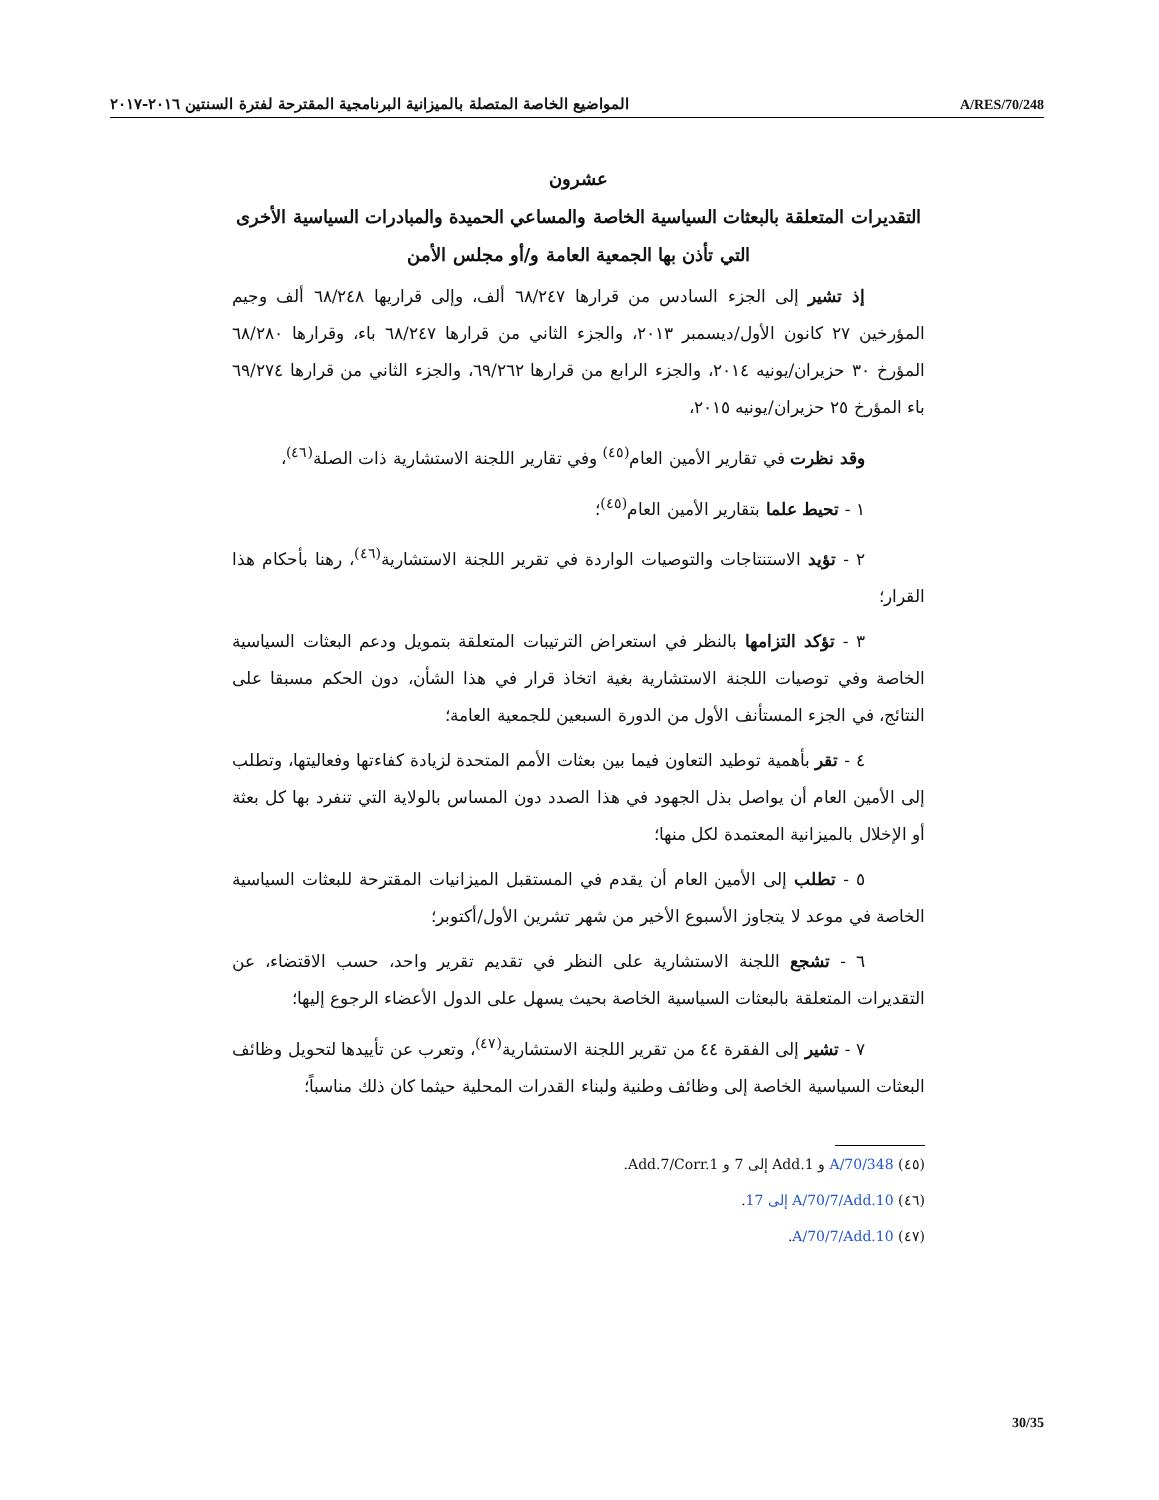المواضيع الخاصة المتصلة بالميزانية البرنامجية المقترحة لفترة السنتين ٢٠١٦-٢٠١٧ A/RES/70/248
عشرون
التقديرات المتعلقة بالبعثات السياسية الخاصة والمساعي الحميدة والمبادرات السياسية الأخرى التي تأذن بها الجمعية العامة و/أو مجلس الأمن
إذ تشير إلى الجزء السادس من قرارها ٦٨/٢٤٧ ألف، وإلى قراريها ٦٨/٢٤٨ ألف وجيم المؤرخين ٢٧ كانون الأول/ديسمبر ٢٠١٣، والجزء الثاني من قرارها ٦٨/٢٤٧ باء، وقرارها ٦٨/٢٨٠ المؤرخ ٣٠ حزيران/يونيه ٢٠١٤، والجزء الرابع من قرارها ٦٩/٢٦٢، والجزء الثاني من قرارها ٦٩/٢٧٤ باء المؤرخ ٢٥ حزيران/يونيه ٢٠١٥،
وقد نظرت في تقارير الأمين العام<sup>(٤٥)</sup> وفي تقارير اللجنة الاستشارية ذات الصلة<sup>(٤٦)</sup>،
١ - تحيط علما بتقارير الأمين العام<sup>(٤٥)</sup>؛
٢ - تؤيد الاستنتاجات والتوصيات الواردة في تقرير اللجنة الاستشارية<sup>(٤٦)</sup>، رهنا بأحكام هذا القرار؛
٣ - تؤكد التزامها بالنظر في استعراض الترتيبات المتعلقة بتمويل ودعم البعثات السياسية الخاصة وفي توصيات اللجنة الاستشارية بغية اتخاذ قرار في هذا الشأن، دون الحكم مسبقا على النتائج، في الجزء المستأنف الأول من الدورة السبعين للجمعية العامة؛
٤ - تقر بأهمية توطيد التعاون فيما بين بعثات الأمم المتحدة لزيادة كفاءتها وفعاليتها، وتطلب إلى الأمين العام أن يواصل بذل الجهود في هذا الصدد دون المساس بالولاية التي تنفرد بها كل بعثة أو الإخلال بالميزانية المعتمدة لكل منها؛
٥ - تطلب إلى الأمين العام أن يقدم في المستقبل الميزانيات المقترحة للبعثات السياسية الخاصة في موعد لا يتجاوز الأسبوع الأخير من شهر تشرين الأول/أكتوبر؛
٦ - تشجع اللجنة الاستشارية على النظر في تقديم تقرير واحد، حسب الاقتضاء، عن التقديرات المتعلقة بالبعثات السياسية الخاصة بحيث يسهل على الدول الأعضاء الرجوع إليها؛
٧ - تشير إلى الفقرة ٤٤ من تقرير اللجنة الاستشارية<sup>(٤٧)</sup>، وتعرب عن تأييدها لتحويل وظائف البعثات السياسية الخاصة إلى وظائف وطنية ولبناء القدرات المحلية حيثما كان ذلك مناسباً؛
(٤٥) A/70/348 و Add.1 إلى 7 و Add.7/Corr.1.
(٤٦) A/70/7/Add.10 إلى 17.
(٤٧) A/70/7/Add.10.
30/35